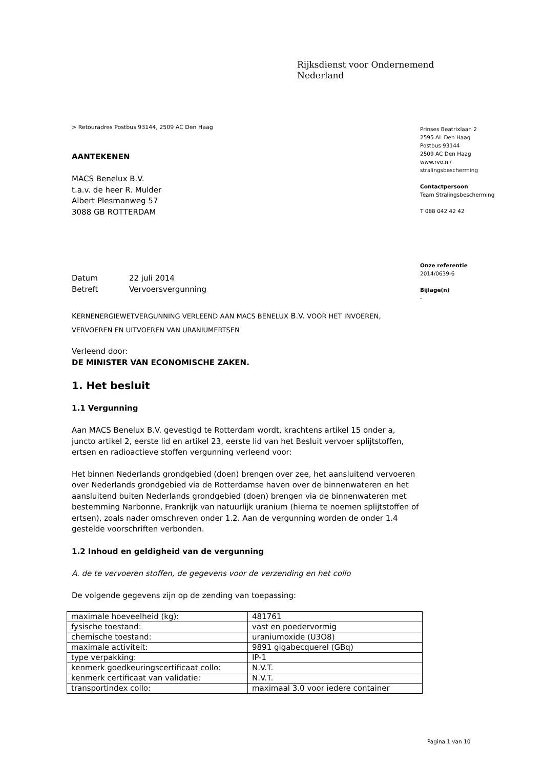Rijksdienst voor Ondernemend
Nederland
> Retouradres Postbus 93144, 2509 AC Den Haag
AANTEKENEN
MACS Benelux B.V.
t.a.v. de heer R. Mulder
Albert Plesmanweg 57
3088 GB ROTTERDAM
Datum 22 juli 2014
Betreft Vervoersvergunning
KERNENERGIEWETVERGUNNING VERLEEND AAN MACS BENELUX B.V. VOOR HET INVOEREN, VERVOEREN EN UITVOEREN VAN URANIUMERTSEN
Verleend door:
DE MINISTER VAN ECONOMISCHE ZAKEN.
1. Het besluit
1.1 Vergunning
Aan MACS Benelux B.V. gevestigd te Rotterdam wordt, krachtens artikel 15 onder a, juncto artikel 2, eerste lid en artikel 23, eerste lid van het Besluit vervoer splijtstoffen, ertsen en radioactieve stoffen vergunning verleend voor:
Het binnen Nederlands grondgebied (doen) brengen over zee, het aansluitend vervoeren over Nederlands grondgebied via de Rotterdamse haven over de binnenwateren en het aansluitend buiten Nederlands grondgebied (doen) brengen via de binnenwateren met bestemming Narbonne, Frankrijk van natuurlijk uranium (hierna te noemen splijtstoffen of ertsen), zoals nader omschreven onder 1.2. Aan de vergunning worden de onder 1.4 gestelde voorschriften verbonden.
1.2 Inhoud en geldigheid van de vergunning
A. de te vervoeren stoffen, de gegevens voor de verzending en het collo
De volgende gegevens zijn op de zending van toepassing:
| maximale hoeveelheid (kg): | 481761 |
| fysische toestand: | vast en poedervormig |
| chemische toestand: | uraniumoxide (U3O8) |
| maximale activiteit: | 9891 gigabecquerel (GBq) |
| type verpakking: | IP-1 |
| kenmerk goedkeuringscertificaat collo: | N.V.T. |
| kenmerk certificaat van validatie: | N.V.T. |
| transportindex collo: | maximaal 3.0 voor iedere container |
Prinses Beatrixlaan 2
2595 AL Den Haag
Postbus 93144
2509 AC Den Haag
www.rvo.nl/
stralingsbescherming
Contactpersoon
Team Stralingsbescherming
T 088 042 42 42
Onze referentie
2014/0639-6
Bijlage(n)
-
Pagina 1 van 10